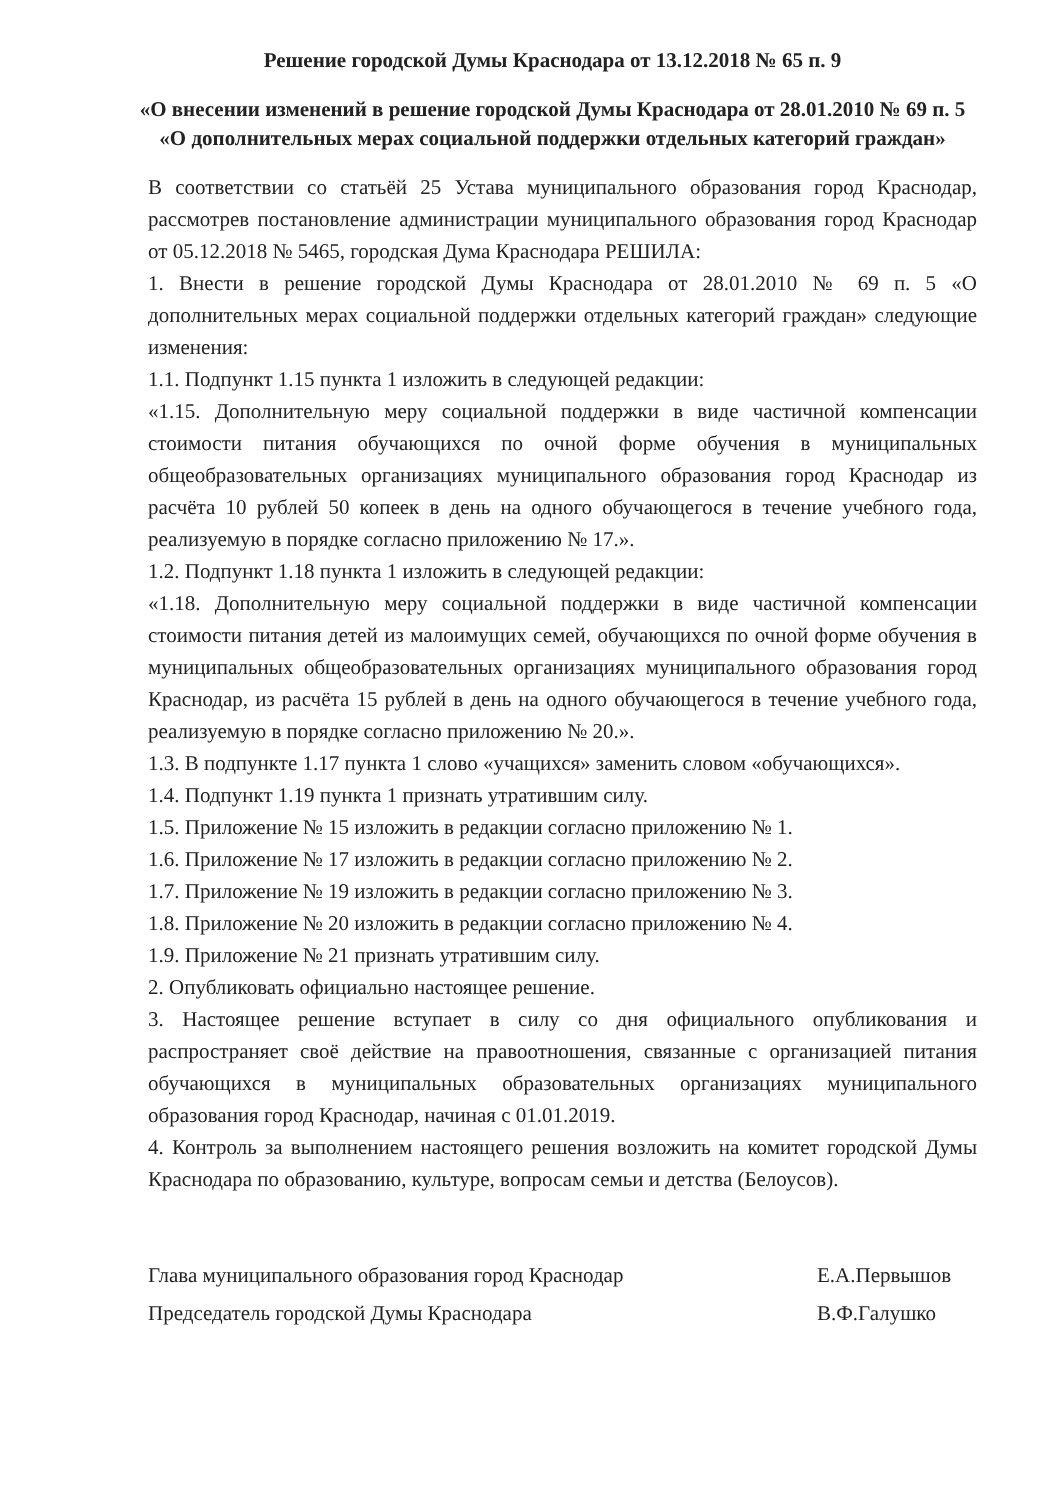Решение городской Думы Краснодара от 13.12.2018 № 65 п. 9
«О внесении изменений в решение городской Думы Краснодара от 28.01.2010 № 69 п. 5 «О дополнительных мерах социальной поддержки отдельных категорий граждан»
В соответствии со статьёй 25 Устава муниципального образования город Краснодар, рассмотрев постановление администрации муниципального образования город Краснодар от 05.12.2018 № 5465, городская Дума Краснодара РЕШИЛА:
1. Внести в решение городской Думы Краснодара от 28.01.2010 № 69 п. 5 «О дополнительных мерах социальной поддержки отдельных категорий граждан» следующие изменения:
1.1. Подпункт 1.15 пункта 1 изложить в следующей редакции:
«1.15. Дополнительную меру социальной поддержки в виде частичной компенсации стоимости питания обучающихся по очной форме обучения в муниципальных общеобразовательных организациях муниципального образования город Краснодар из расчёта 10 рублей 50 копеек в день на одного обучающегося в течение учебного года, реализуемую в порядке согласно приложению № 17.».
1.2. Подпункт 1.18 пункта 1 изложить в следующей редакции:
«1.18. Дополнительную меру социальной поддержки в виде частичной компенсации стоимости питания детей из малоимущих семей, обучающихся по очной форме обучения в муниципальных общеобразовательных организациях муниципального образования город Краснодар, из расчёта 15 рублей в день на одного обучающегося в течение учебного года, реализуемую в порядке согласно приложению № 20.».
1.3. В подпункте 1.17 пункта 1 слово «учащихся» заменить словом «обучающихся».
1.4. Подпункт 1.19 пункта 1 признать утратившим силу.
1.5. Приложение № 15 изложить в редакции согласно приложению № 1.
1.6. Приложение № 17 изложить в редакции согласно приложению № 2.
1.7. Приложение № 19 изложить в редакции согласно приложению № 3.
1.8. Приложение № 20 изложить в редакции согласно приложению № 4.
1.9. Приложение № 21 признать утратившим силу.
2. Опубликовать официально настоящее решение.
3. Настоящее решение вступает в силу со дня официального опубликования и распространяет своё действие на правоотношения, связанные с организацией питания обучающихся в муниципальных образовательных организациях муниципального образования город Краснодар, начиная с 01.01.2019.
4. Контроль за выполнением настоящего решения возложить на комитет городской Думы Краснодара по образованию, культуре, вопросам семьи и детства (Белоусов).
Глава муниципального образования город Краснодар Е.А.Первышов
Председатель городской Думы Краснодара В.Ф.Галушко